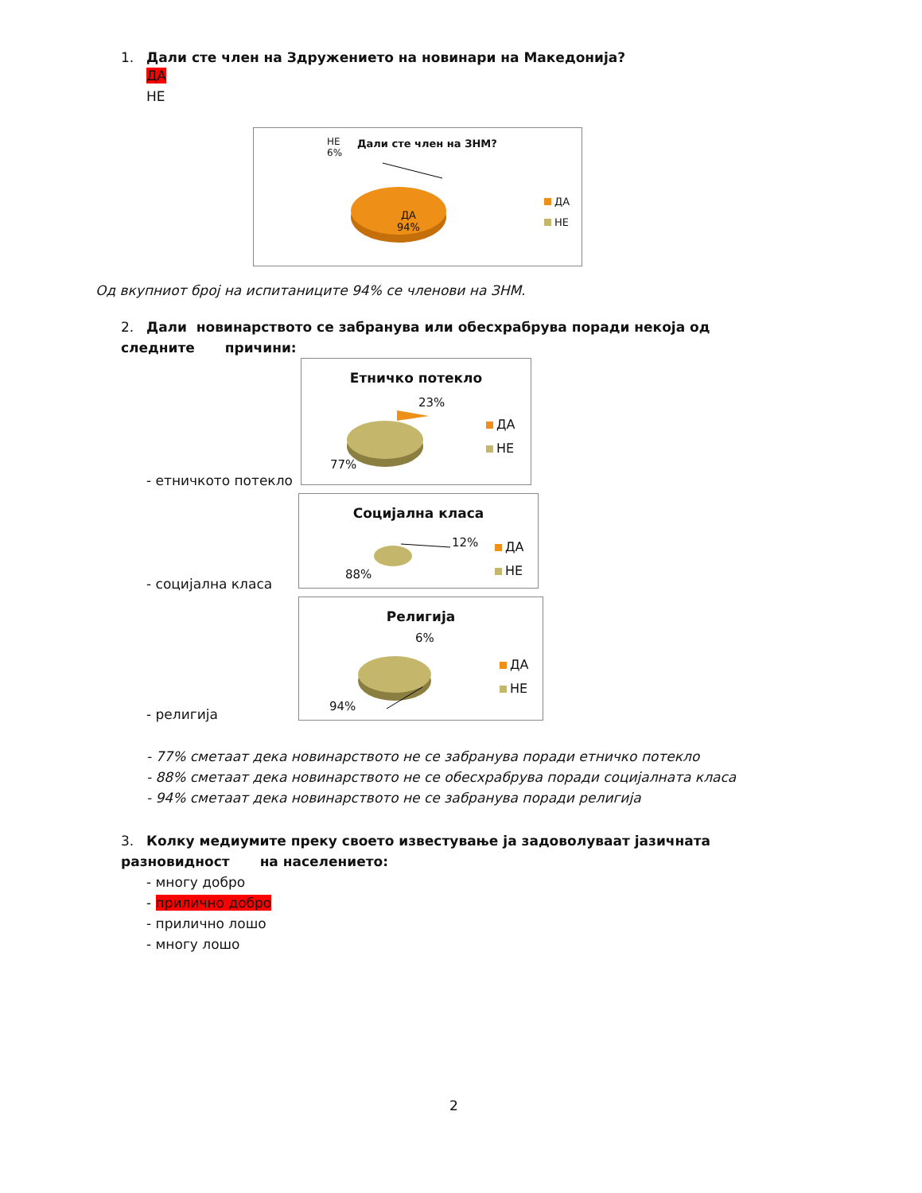1. Дали сте член на Здружението на новинари на Македонија?
ДА
НЕ
Дали сте член на ЗНМ?
НЕ
6%
ДА
94%
ДА
НЕ
Од вкупниот број на испитаниците 94% се членови на ЗНМ.
2. Дали новинарството се забранува или обесхрабрува поради некоја од следните причини:
- етничкото потекло
Етничко потекло
23%
77%
ДА
НЕ
- социјална класа
Социјална класа
12%
88%
ДА
НЕ
- религија
Религија
6%
94%
ДА
НЕ
- 77% сметаат дека новинарството не се забранува поради етничко потекло
- 88% сметаат дека новинарството не се обесхрабрува поради социјалната класа
- 94% сметаат дека новинарството не се забранува поради религија
3. Колку медиумите преку своето известување ја задоволуваат јазичната разновидност на населението:
- многу добро
- прилично добро
- прилично лошо
- многу лошо
2